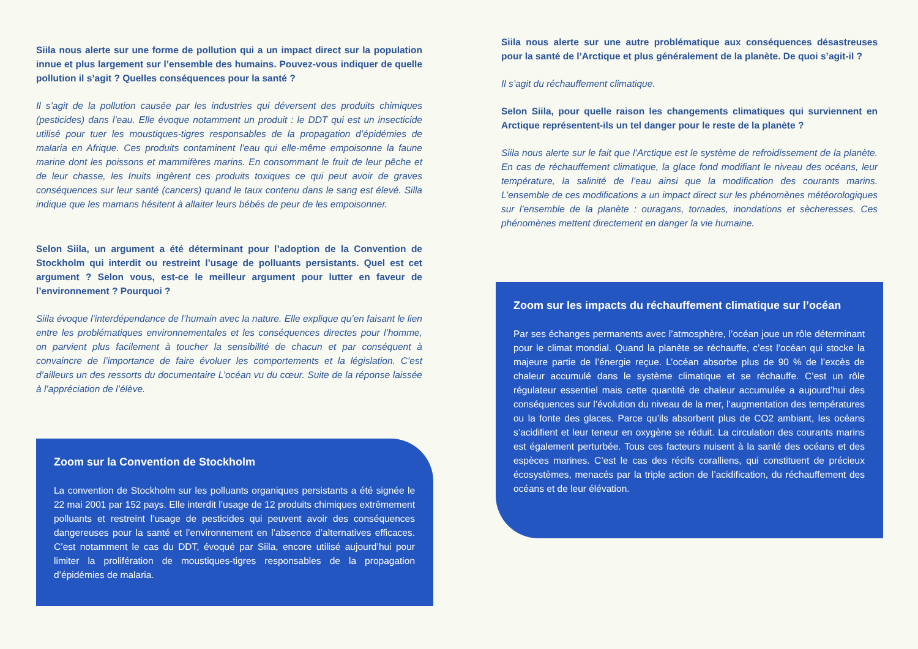Siila nous alerte sur une forme de pollution qui a un impact direct sur la population innue et plus largement sur l’ensemble des humains. Pouvez-vous indiquer de quelle pollution il s’agit ? Quelles conséquences pour la santé ?
Il s’agit de la pollution causée par les industries qui déversent des produits chimiques (pesticides) dans l’eau. Elle évoque notamment un produit : le DDT qui est un insecticide utilisé pour tuer les moustiques-tigres responsables de la propagation d’épidémies de malaria en Afrique. Ces produits contaminent l’eau qui elle-même empoisonne la faune marine dont les poissons et mammifères marins. En consommant le fruit de leur pêche et de leur chasse, les Inuits ingèrent ces produits toxiques ce qui peut avoir de graves conséquences sur leur santé (cancers) quand le taux contenu dans le sang est élevé. Silla indique que les mamans hésitent à allaiter leurs bébés de peur de les empoisonner.
Selon Siila, un argument a été déterminant pour l’adoption de la Convention de Stockholm qui interdit ou restreint l’usage de polluants persistants. Quel est cet argument ? Selon vous, est-ce le meilleur argument pour lutter en faveur de l’environnement ? Pourquoi ?
Siila évoque l’interdépendance de l’humain avec la nature. Elle explique qu’en faisant le lien entre les problématiques environnementales et les conséquences directes pour l’homme, on parvient plus facilement à toucher la sensibilité de chacun et par conséquent à convaincre de l’importance de faire évoluer les comportements et la législation. C’est d’ailleurs un des ressorts du documentaire L’océan vu du cœur. Suite de la réponse laissée à l’appréciation de l’élève.
Zoom sur la Convention de Stockholm
La convention de Stockholm sur les polluants organiques persistants a été signée le 22 mai 2001 par 152 pays. Elle interdit l’usage de 12 produits chimiques extrêmement polluants et restreint l’usage de pesticides qui peuvent avoir des conséquences dangereuses pour la santé et l’environnement en l’absence d’alternatives efficaces. C’est notamment le cas du DDT, évoqué par Siila, encore utilisé aujourd’hui pour limiter la prolifération de moustiques-tigres responsables de la propagation d’épidémies de malaria.
Siila nous alerte sur une autre problématique aux conséquences désastreuses pour la santé de l’Arctique et plus généralement de la planète. De quoi s’agit-il ?
Il s’agit du réchauffement climatique.
Selon Siila, pour quelle raison les changements climatiques qui surviennent en Arctique représentent-ils un tel danger pour le reste de la planète ?
Siila nous alerte sur le fait que l’Arctique est le système de refroidissement de la planète. En cas de réchauffement climatique, la glace fond modifiant le niveau des océans, leur température, la salinité de l’eau ainsi que la modification des courants marins. L’ensemble de ces modifications a un impact direct sur les phénomènes météorologiques sur l’ensemble de la planète : ouragans, tornades, inondations et sècheresses. Ces phénomènes mettent directement en danger la vie humaine.
Zoom sur les impacts du réchauffement climatique sur l’océan
Par ses échanges permanents avec l’atmosphère, l’océan joue un rôle déterminant pour le climat mondial. Quand la planète se réchauffe, c’est l’océan qui stocke la majeure partie de l’énergie reçue. L’océan absorbe plus de 90 % de l’excès de chaleur accumulé dans le système climatique et se réchauffe. C’est un rôle régulateur essentiel mais cette quantité de chaleur accumulée a aujourd’hui des conséquences sur l’évolution du niveau de la mer, l’augmentation des températures ou la fonte des glaces. Parce qu’ils absorbent plus de CO2 ambiant, les océans s’acidifient et leur teneur en oxygène se réduit. La circulation des courants marins est également perturbée. Tous ces facteurs nuisent à la santé des océans et des espèces marines. C’est le cas des récifs coralliens, qui constituent de précieux écosystèmes, menacés par la triple action de l’acidification, du réchauffement des océans et de leur élévation.